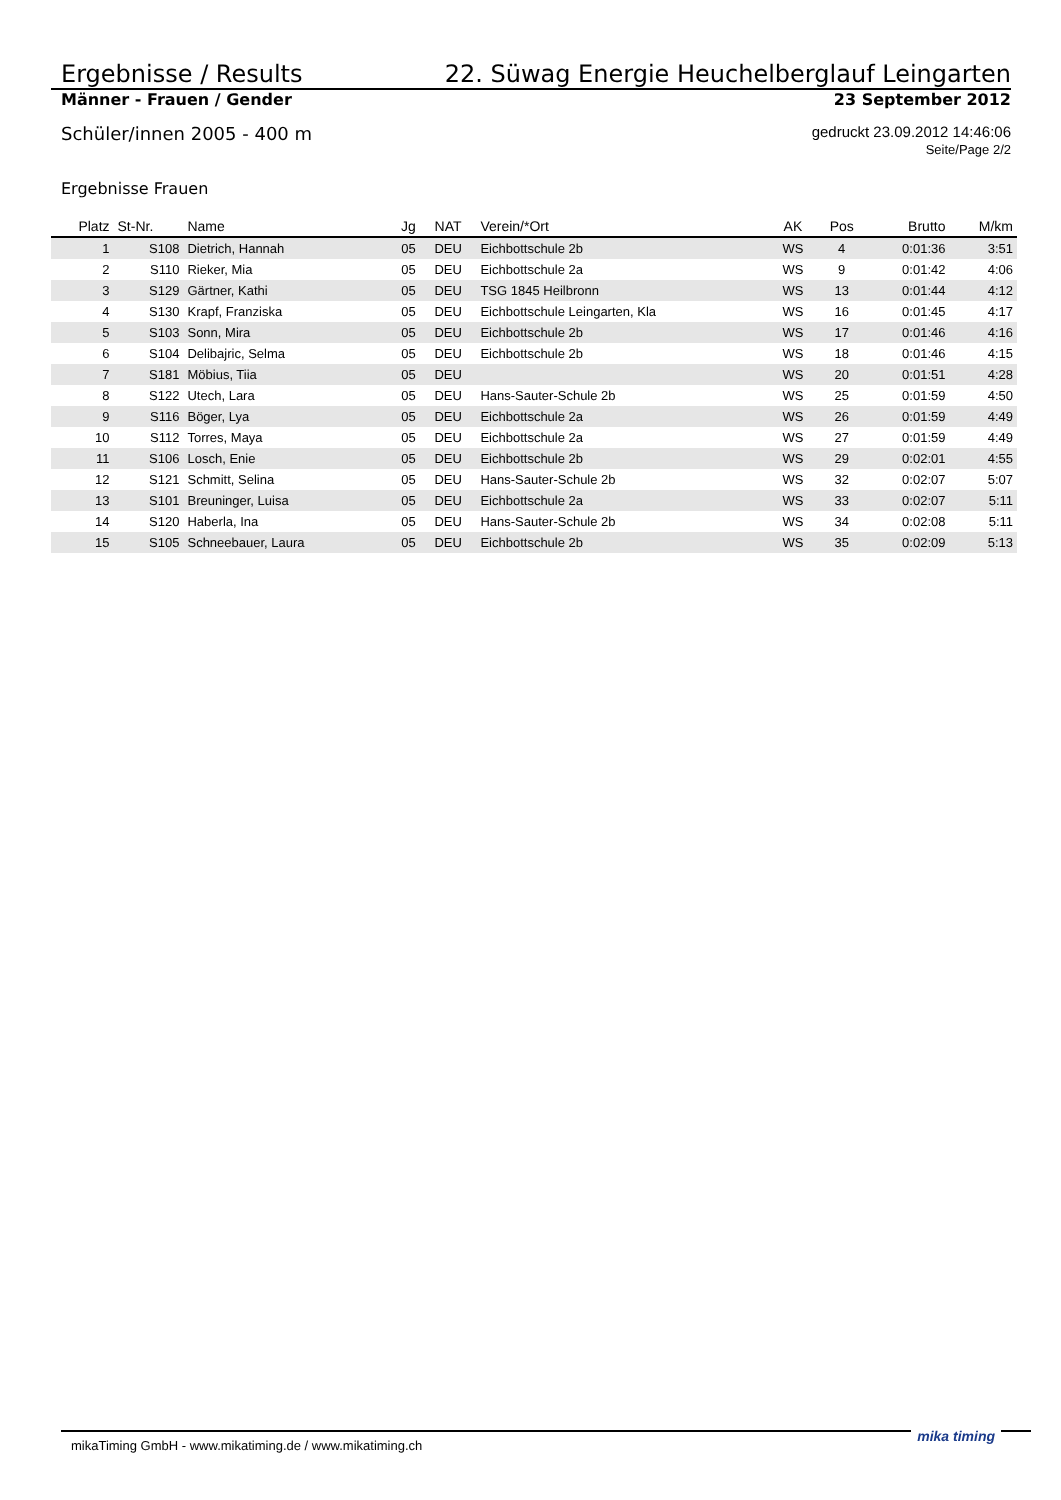Ergebnisse / Results 22. Süwag Energie Heuchelberglauf Leingarten
Männer - Frauen / Gender 23 September 2012
Schüler/innen 2005 - 400 m gedruckt 23.09.2012 14:46:06
Seite/Page 2/2
Ergebnisse Frauen
| Platz | St-Nr. | Name | Jg | NAT | Verein/*Ort | AK | Pos | Brutto | M/km |
| --- | --- | --- | --- | --- | --- | --- | --- | --- | --- |
| 1 | S108 | Dietrich, Hannah | 05 | DEU | Eichbottschule 2b | WS | 4 | 0:01:36 | 3:51 |
| 2 | S110 | Rieker, Mia | 05 | DEU | Eichbottschule 2a | WS | 9 | 0:01:42 | 4:06 |
| 3 | S129 | Gärtner, Kathi | 05 | DEU | TSG 1845 Heilbronn | WS | 13 | 0:01:44 | 4:12 |
| 4 | S130 | Krapf, Franziska | 05 | DEU | Eichbottschule Leingarten, Kla | WS | 16 | 0:01:45 | 4:17 |
| 5 | S103 | Sonn, Mira | 05 | DEU | Eichbottschule 2b | WS | 17 | 0:01:46 | 4:16 |
| 6 | S104 | Delibajric, Selma | 05 | DEU | Eichbottschule 2b | WS | 18 | 0:01:46 | 4:15 |
| 7 | S181 | Möbius, Tiia | 05 | DEU | | WS | 20 | 0:01:51 | 4:28 |
| 8 | S122 | Utech, Lara | 05 | DEU | Hans-Sauter-Schule 2b | WS | 25 | 0:01:59 | 4:50 |
| 9 | S116 | Böger, Lya | 05 | DEU | Eichbottschule 2a | WS | 26 | 0:01:59 | 4:49 |
| 10 | S112 | Torres, Maya | 05 | DEU | Eichbottschule 2a | WS | 27 | 0:01:59 | 4:49 |
| 11 | S106 | Losch, Enie | 05 | DEU | Eichbottschule 2b | WS | 29 | 0:02:01 | 4:55 |
| 12 | S121 | Schmitt, Selina | 05 | DEU | Hans-Sauter-Schule 2b | WS | 32 | 0:02:07 | 5:07 |
| 13 | S101 | Breuninger, Luisa | 05 | DEU | Eichbottschule 2a | WS | 33 | 0:02:07 | 5:11 |
| 14 | S120 | Haberla, Ina | 05 | DEU | Hans-Sauter-Schule 2b | WS | 34 | 0:02:08 | 5:11 |
| 15 | S105 | Schneebauer, Laura | 05 | DEU | Eichbottschule 2b | WS | 35 | 0:02:09 | 5:13 |
mikaTiming GmbH - www.mikatiming.de / www.mikatiming.ch mika timing